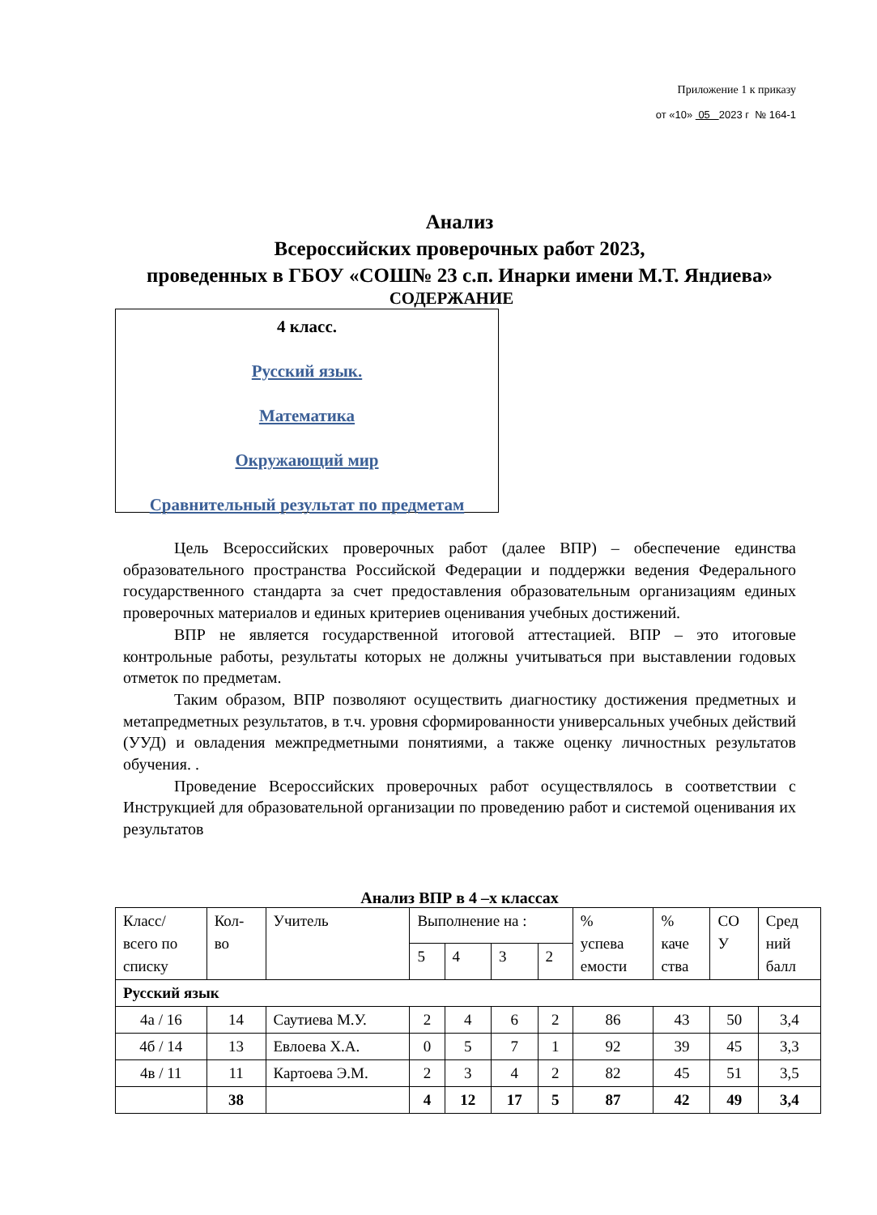Приложение 1 к приказу
от «10» 05 2023 г № 164-1
Анализ
Всероссийских проверочных работ 2023,
проведенных в ГБОУ «СОШ№ 23 с.п. Инарки имени М.Т. Яндиева»
СОДЕРЖАНИЕ
4 класс.
Русский язык.
Математика
Окружающий мир
Сравнительный результат по предметам
Цель Всероссийских проверочных работ (далее ВПР) – обеспечение единства образовательного пространства Российской Федерации и поддержки ведения Федерального государственного стандарта за счет предоставления образовательным организациям единых проверочных материалов и единых критериев оценивания учебных достижений.
ВПР не является государственной итоговой аттестацией. ВПР – это итоговые контрольные работы, результаты которых не должны учитываться при выставлении годовых отметок по предметам.
Таким образом, ВПР позволяют осуществить диагностику достижения предметных и метапредметных результатов, в т.ч. уровня сформированности универсальных учебных действий (УУД) и овладения межпредметными понятиями, а также оценку личностных результатов обучения. .
Проведение Всероссийских проверочных работ осуществлялось в соответствии с Инструкцией для образовательной организации по проведению работ и системой оценивания их результатов
Анализ ВПР в 4 –х классах
| Класс/ всего по списку | Кол- во | Учитель | Выполнение на : | | | | % успева емости | % каче ства | СО У | Сред ний балл |
| --- | --- | --- | --- | --- | --- | --- | --- | --- | --- | --- |
| | | | 5 | 4 | 3 | 2 | | | | |
| Русский язык | | | | | | | | | | |
| 4а / 16 | 14 | Саутиева М.У. | 2 | 4 | 6 | 2 | 86 | 43 | 50 | 3,4 |
| 4б / 14 | 13 | Евлоева Х.А. | 0 | 5 | 7 | 1 | 92 | 39 | 45 | 3,3 |
| 4в / 11 | 11 | Картоева Э.М. | 2 | 3 | 4 | 2 | 82 | 45 | 51 | 3,5 |
| | 38 | | 4 | 12 | 17 | 5 | 87 | 42 | 49 | 3,4 |